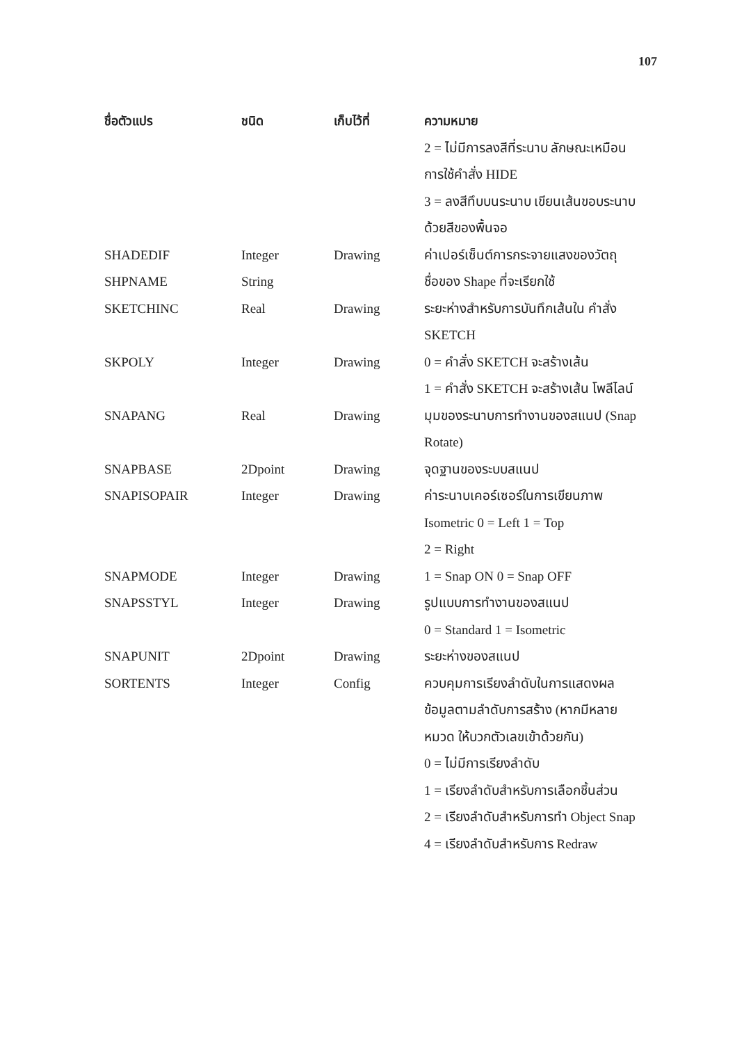107
| ชื่อตัวแปร | ชนิด | เก็บไว้ที่ | ความหมาย |
| --- | --- | --- | --- |
| | | | 2 = ไม่มีการลงสีที่ระนาบ ลักษณะเหมือนการใช้คำสั่ง HIDE 3 = ลงสีทึบบนระนาบ เขียนเส้นขอบระนาบด้วยสีของพื้นจอ |
| SHADEDIF | Integer | Drawing | ค่าเปอร์เซ็นต์การกระจายแสงของวัตถุ |
| SHPNAME | String | | ชื่อของ Shape ที่จะเรียกใช้ |
| SKETCHINC | Real | Drawing | ระยะห่างสำหรับการบันทึกเส้นใน คำสั่ง SKETCH |
| SKPOLY | Integer | Drawing | 0 = คำสั่ง SKETCH จะสร้างเส้น 1 = คำสั่ง SKETCH จะสร้างเส้น โพลีไลน์ |
| SNAPANG | Real | Drawing | มุมของระนาบการทำงานของสแนป (Snap Rotate) |
| SNAPBASE | 2Dpoint | Drawing | จุดฐานของระบบสแนป |
| SNAPISOPAIR | Integer | Drawing | ค่าระนาบเคอร์เซอร์ในการเขียนภาพ Isometric 0 = Left 1 = Top 2 = Right |
| SNAPMODE | Integer | Drawing | 1 = Snap ON 0 = Snap OFF |
| SNAPSSTYL | Integer | Drawing | รูปแบบการทำงานของสแนป 0 = Standard 1 = Isometric |
| SNAPUNIT | 2Dpoint | Drawing | ระยะห่างของสแนป |
| SORTENTS | Integer | Config | ควบคุมการเรียงลำดับในการแสดงผลข้อมูลตามลำดับการสร้าง (หากมีหลายหมวด ให้บวกตัวเลขเข้าด้วยกัน) 0 = ไม่มีการเรียงลำดับ 1 = เรียงลำดับสำหรับการเลือกชิ้นส่วน 2 = เรียงลำดับสำหรับการทำ Object Snap 4 = เรียงลำดับสำหรับการ Redraw |